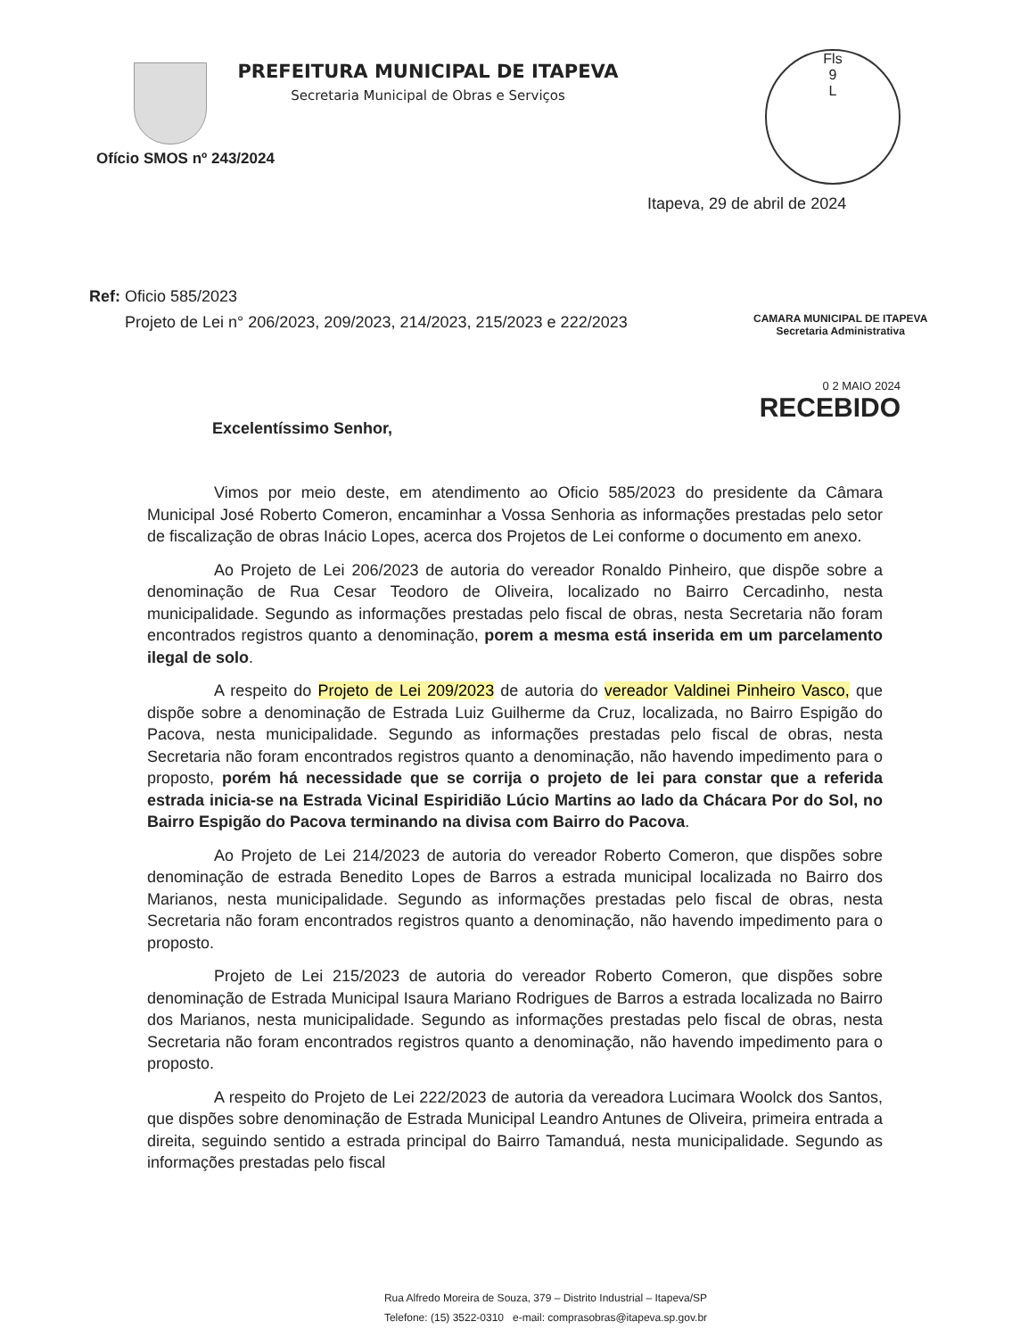PREFEITURA MUNICIPAL DE ITAPEVA
Secretaria Municipal de Obras e Serviços
Fls
9
L
Ofício SMOS nº 243/2024
Itapeva, 29 de abril de 2024
Ref: Oficio 585/2023
Projeto de Lei n° 206/2023, 209/2023, 214/2023, 215/2023 e 222/2023
CAMARA MUNICIPAL DE ITAPEVA
Secretaria Administrativa
0 2 MAIO 2024
RECEBIDO
Excelentíssimo Senhor,
Vimos por meio deste, em atendimento ao Oficio 585/2023 do presidente da Câmara Municipal José Roberto Comeron, encaminhar a Vossa Senhoria as informações prestadas pelo setor de fiscalização de obras Inácio Lopes, acerca dos Projetos de Lei conforme o documento em anexo.
Ao Projeto de Lei 206/2023 de autoria do vereador Ronaldo Pinheiro, que dispõe sobre a denominação de Rua Cesar Teodoro de Oliveira, localizado no Bairro Cercadinho, nesta municipalidade. Segundo as informações prestadas pelo fiscal de obras, nesta Secretaria não foram encontrados registros quanto a denominação, porem a mesma está inserida em um parcelamento ilegal de solo.
A respeito do Projeto de Lei 209/2023 de autoria do vereador Valdinei Pinheiro Vasco, que dispõe sobre a denominação de Estrada Luiz Guilherme da Cruz, localizada, no Bairro Espigão do Pacova, nesta municipalidade. Segundo as informações prestadas pelo fiscal de obras, nesta Secretaria não foram encontrados registros quanto a denominação, não havendo impedimento para o proposto, porém há necessidade que se corrija o projeto de lei para constar que a referida estrada inicia-se na Estrada Vicinal Espiridião Lúcio Martins ao lado da Chácara Por do Sol, no Bairro Espigão do Pacova terminando na divisa com Bairro do Pacova.
Ao Projeto de Lei 214/2023 de autoria do vereador Roberto Comeron, que dispões sobre denominação de estrada Benedito Lopes de Barros a estrada municipal localizada no Bairro dos Marianos, nesta municipalidade. Segundo as informações prestadas pelo fiscal de obras, nesta Secretaria não foram encontrados registros quanto a denominação, não havendo impedimento para o proposto.
Projeto de Lei 215/2023 de autoria do vereador Roberto Comeron, que dispões sobre denominação de Estrada Municipal Isaura Mariano Rodrigues de Barros a estrada localizada no Bairro dos Marianos, nesta municipalidade. Segundo as informações prestadas pelo fiscal de obras, nesta Secretaria não foram encontrados registros quanto a denominação, não havendo impedimento para o proposto.
A respeito do Projeto de Lei 222/2023 de autoria da vereadora Lucimara Woolck dos Santos, que dispões sobre denominação de Estrada Municipal Leandro Antunes de Oliveira, primeira entrada a direita, seguindo sentido a estrada principal do Bairro Tamanduá, nesta municipalidade. Segundo as informações prestadas pelo fiscal
Rua Alfredo Moreira de Souza, 379 – Distrito Industrial – Itapeva/SP
Telefone: (15) 3522-0310 e-mail: comprasobras@itapeva.sp.gov.br